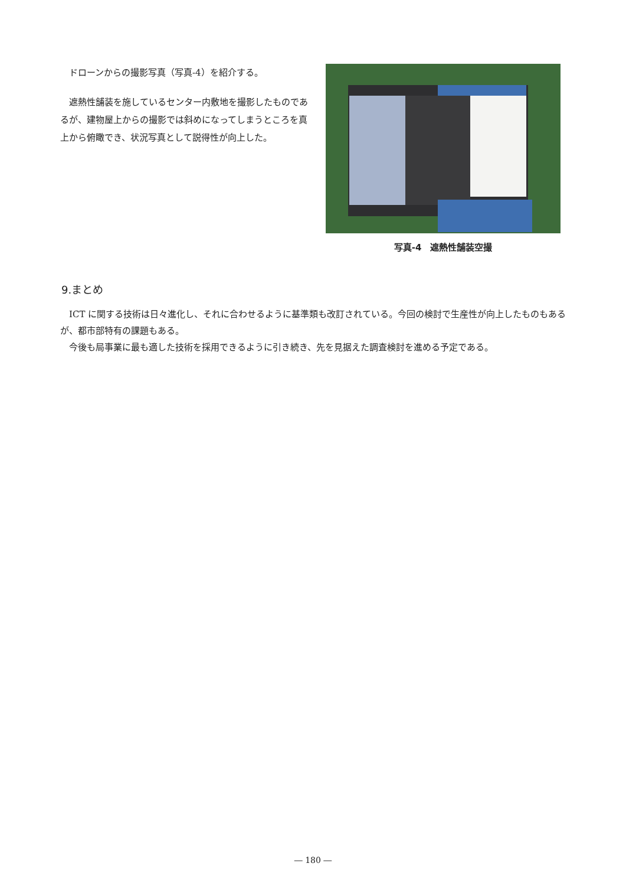ドローンからの撮影写真（写真-4）を紹介する。
遮熱性舗装を施しているセンター内敷地を撮影したものであるが、建物屋上からの撮影では斜めになってしまうところを真上から俯瞰でき、状況写真として説得性が向上した。
写真-4　遮熱性舗装空撮
9.まとめ
ICT に関する技術は日々進化し、それに合わせるように基準類も改訂されている。今回の検討で生産性が向上したものもあるが、都市部特有の課題もある。
今後も局事業に最も適した技術を採用できるように引き続き、先を見据えた調査検討を進める予定である。
― 180 ―